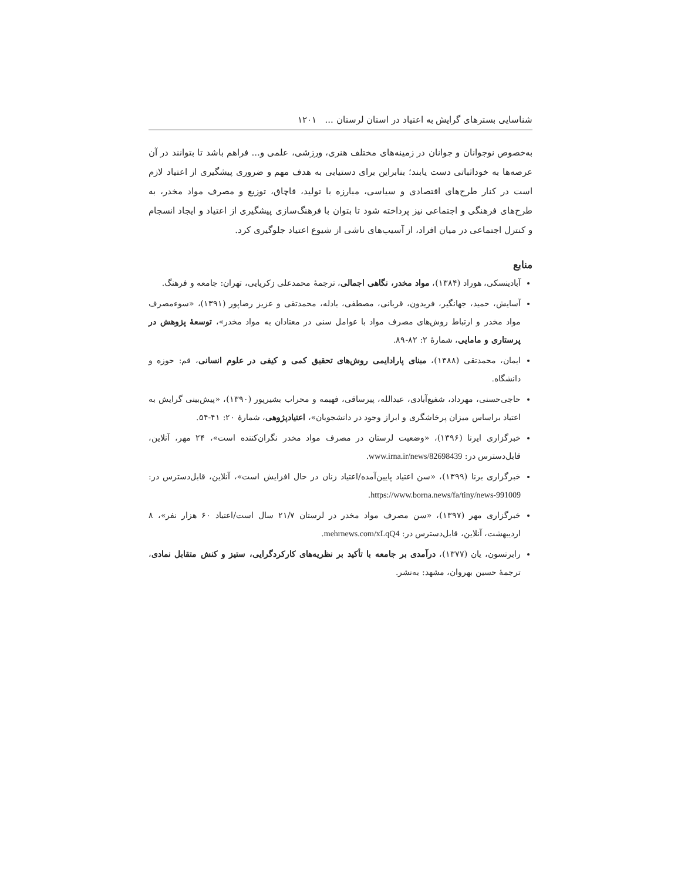شناسایی بسترهای گرایش به اعتیاد در استان لرستان ... ۱۲۰۱
به‌خصوص نوجوانان و جوانان در زمینه‌های مختلف هنری، ورزشی، علمی و... فراهم باشد تا بتوانند در آن عرصه‌ها به خوداثباتی دست یابند؛ بنابراین برای دستیابی به هدف مهم و ضروری پیشگیری از اعتیاد لازم است در کنار طرح‌های اقتصادی و سیاسی، مبارزه با تولید، قاچاق، توزیع و مصرف مواد مخدر، به طرح‌های فرهنگی و اجتماعی نیز پرداخته شود تا بتوان با فرهنگ‌سازی پیشگیری از اعتیاد و ایجاد انسجام و کنترل اجتماعی در میان افراد، از آسیب‌های ناشی از شیوع اعتیاد جلوگیری کرد.
منابع
آبادینسکی، هوراد (۱۳۸۴)، مواد مخدر، نگاهی اجمالی، ترجمهٔ محمدعلی زکریایی، تهران: جامعه و فرهنگ.
آسایش، حمید، جهانگیر، فریدون، قربانی، مصطفی، بادله، محمدتقی و عزیز رضاپور (۱۳۹۱)، «سوءمصرف مواد مخدر و ارتباط روش‌های مصرف مواد با عوامل سنی در معتادان به مواد مخدر»، توسعهٔ پژوهش در پرستاری و مامایی، شمارهٔ ۲: ۸۲-۸۹.
ایمان، محمدتقی (۱۳۸۸)، مبنای پارادایمی روش‌های تحقیق کمی و کیفی در علوم انسانی، قم: حوزه و دانشگاه.
حاجی‌حسنی، مهرداد، شفیع‌آبادی، عبدالله، پیرساقی، فهیمه و محراب بشیرپور (۱۳۹۰)، «پیش‌بینی گرایش به اعتیاد براساس میزان پرخاشگری و ابراز وجود در دانشجویان»، اعتیادپژوهی، شمارهٔ ۲۰: ۴۱-۵۴.
خبرگزاری ایرنا (۱۳۹۶)، «وضعیت لرستان در مصرف مواد مخدر نگران‌کننده است»، ۲۴ مهر، آنلاین، قابل‌دسترس در: www.irna.ir/news/82698439.
خبرگزاری برنا (۱۳۹۹)، «سن اعتیاد پایین‌آمده/اعتیاد زنان در حال افزایش است»، آنلاین، قابل‌دسترس در: https://www.borna.news/fa/tiny/news-991009.
خبرگزاری مهر (۱۳۹۷)، «سن مصرف مواد مخدر در لرستان ۲۱/۷ سال است/اعتیاد ۶۰ هزار نفر»، ۸ اردیبهشت، آنلاین، قابل‌دسترس در: mehrnews.com/xLqQ4.
رابرتسون، یان (۱۳۷۷)، درآمدی بر جامعه با تأکید بر نظریه‌های کارکردگرایی، ستیز و کنش متقابل نمادی، ترجمهٔ حسین بهروان، مشهد: به‌نشر.